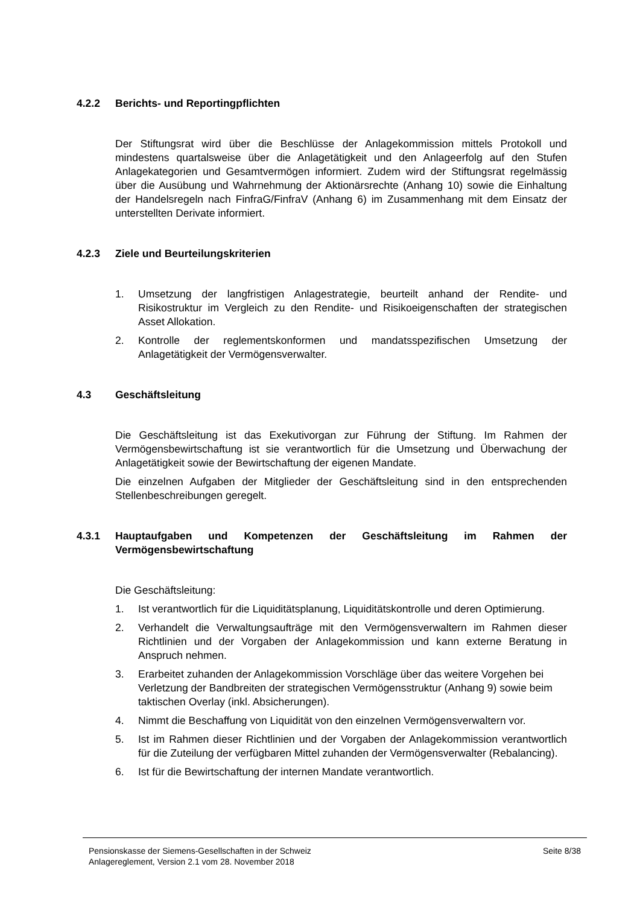4.2.2 Berichts- und Reportingpflichten
Der Stiftungsrat wird über die Beschlüsse der Anlagekommission mittels Protokoll und mindestens quartalsweise über die Anlagetätigkeit und den Anlageerfolg auf den Stufen Anlagekategorien und Gesamtvermögen informiert. Zudem wird der Stiftungsrat regelmässig über die Ausübung und Wahrnehmung der Aktionärsrechte (Anhang 10) sowie die Einhaltung der Handelsregeln nach FinfraG/FinfraV (Anhang 6) im Zusammenhang mit dem Einsatz der unterstellten Derivate informiert.
4.2.3 Ziele und Beurteilungskriterien
1. Umsetzung der langfristigen Anlagestrategie, beurteilt anhand der Rendite- und Risikostruktur im Vergleich zu den Rendite- und Risikoeigenschaften der strategischen Asset Allokation.
2. Kontrolle der reglementskonformen und mandatsspezifischen Umsetzung der Anlagetätigkeit der Vermögensverwalter.
4.3 Geschäftsleitung
Die Geschäftsleitung ist das Exekutivorgan zur Führung der Stiftung. Im Rahmen der Vermögensbewirtschaftung ist sie verantwortlich für die Umsetzung und Überwachung der Anlagetätigkeit sowie der Bewirtschaftung der eigenen Mandate.
Die einzelnen Aufgaben der Mitglieder der Geschäftsleitung sind in den entsprechenden Stellenbeschreibungen geregelt.
4.3.1 Hauptaufgaben und Kompetenzen der Geschäftsleitung im Rahmen der Vermögensbewirtschaftung
Die Geschäftsleitung:
1. Ist verantwortlich für die Liquiditätsplanung, Liquiditätskontrolle und deren Optimierung.
2. Verhandelt die Verwaltungsaufträge mit den Vermögensverwaltern im Rahmen dieser Richtlinien und der Vorgaben der Anlagekommission und kann externe Beratung in Anspruch nehmen.
3. Erarbeitet zuhanden der Anlagekommission Vorschläge über das weitere Vorgehen bei Verletzung der Bandbreiten der strategischen Vermögensstruktur (Anhang 9) sowie beim taktischen Overlay (inkl. Absicherungen).
4. Nimmt die Beschaffung von Liquidität von den einzelnen Vermögensverwaltern vor.
5. Ist im Rahmen dieser Richtlinien und der Vorgaben der Anlagekommission verantwortlich für die Zuteilung der verfügbaren Mittel zuhanden der Vermögensverwalter (Rebalancing).
6. Ist für die Bewirtschaftung der internen Mandate verantwortlich.
Pensionskasse der Siemens-Gesellschaften in der Schweiz
Anlagereglement, Version 2.1 vom 28. November 2018
Seite 8/38